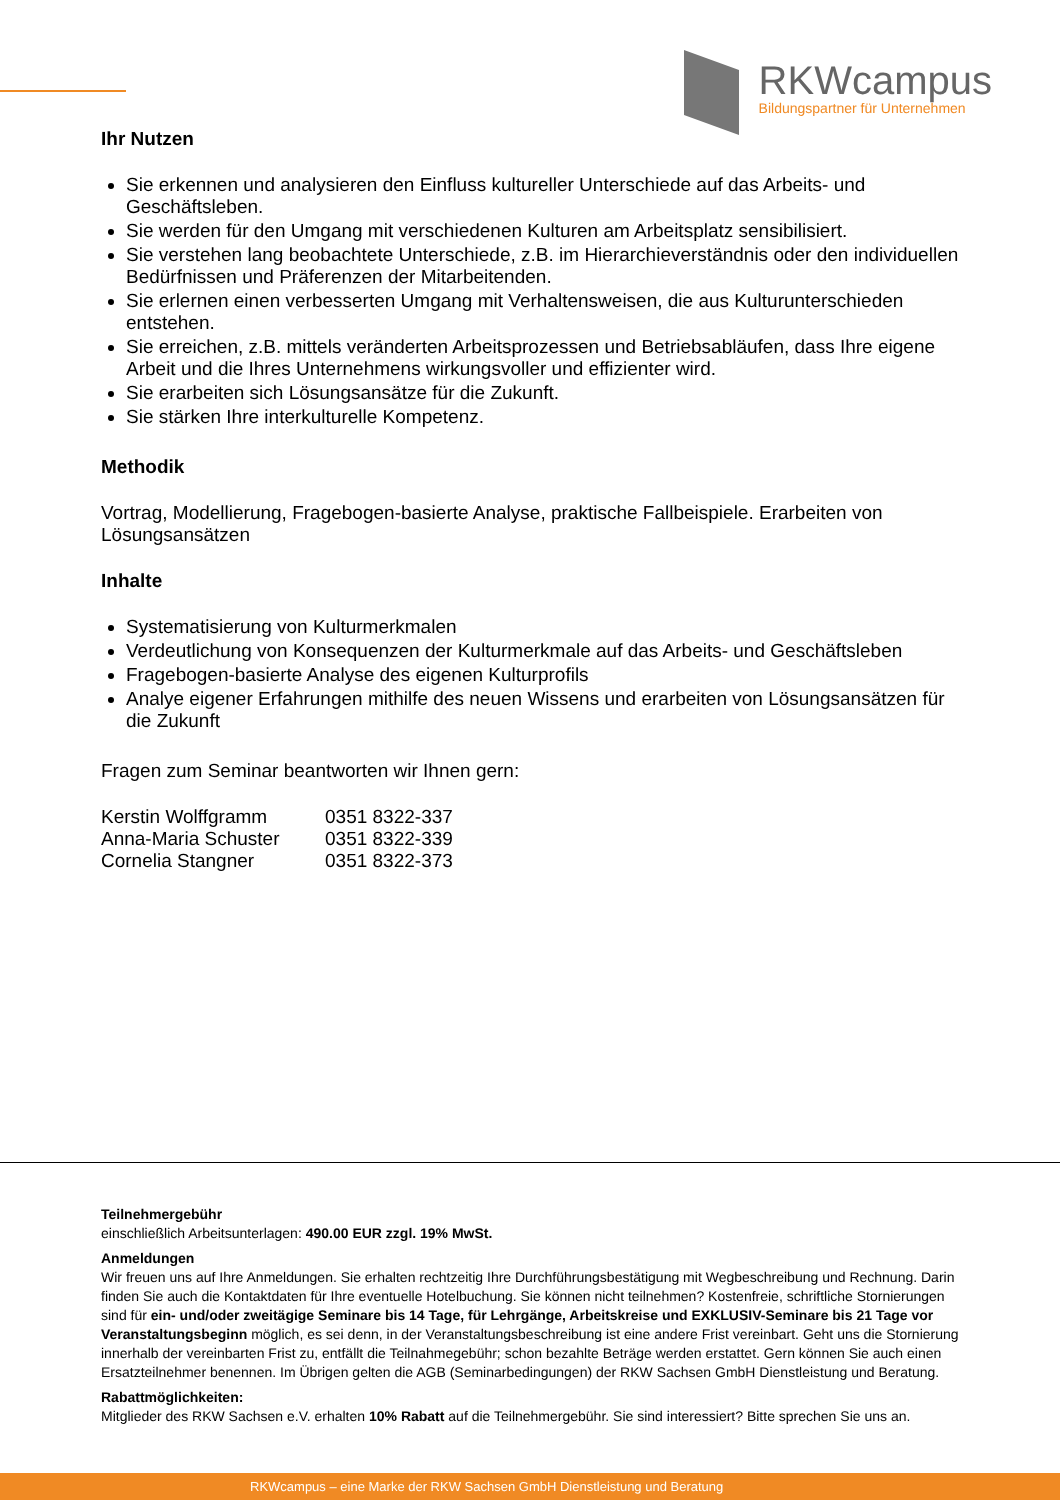RKWcampus
Bildungspartner für Unternehmen
Ihr Nutzen
Sie erkennen und analysieren den Einfluss kultureller Unterschiede auf das Arbeits- und Geschäftsleben.
Sie werden für den Umgang mit verschiedenen Kulturen am Arbeitsplatz sensibilisiert.
Sie verstehen lang beobachtete Unterschiede, z.B. im Hierarchieverständnis oder den individuellen Bedürfnissen und Präferenzen der Mitarbeitenden.
Sie erlernen einen verbesserten Umgang mit Verhaltensweisen, die aus Kulturunterschieden entstehen.
Sie erreichen, z.B. mittels veränderten Arbeitsprozessen und Betriebsabläufen, dass Ihre eigene Arbeit und die Ihres Unternehmens wirkungsvoller und effizienter wird.
Sie erarbeiten sich Lösungsansätze für die Zukunft.
Sie stärken Ihre interkulturelle Kompetenz.
Methodik
Vortrag, Modellierung, Fragebogen-basierte Analyse, praktische Fallbeispiele. Erarbeiten von Lösungsansätzen
Inhalte
Systematisierung von Kulturmerkmalen
Verdeutlichung von Konsequenzen der Kulturmerkmale auf das Arbeits- und Geschäftsleben
Fragebogen-basierte Analyse des eigenen Kulturprofils
Analye eigener Erfahrungen mithilfe des neuen Wissens und erarbeiten von Lösungsansätzen für die Zukunft
Fragen zum Seminar beantworten wir Ihnen gern:
Kerstin Wolffgramm 0351 8322-337
Anna-Maria Schuster 0351 8322-339
Cornelia Stangner 0351 8322-373
Teilnehmergebühr
einschließlich Arbeitsunterlagen: 490.00 EUR zzgl. 19% MwSt.
Anmeldungen
Wir freuen uns auf Ihre Anmeldungen. Sie erhalten rechtzeitig Ihre Durchführungsbestätigung mit Wegbeschreibung und Rechnung. Darin finden Sie auch die Kontaktdaten für Ihre eventuelle Hotelbuchung. Sie können nicht teilnehmen? Kostenfreie, schriftliche Stornierungen sind für ein- und/oder zweitägige Seminare bis 14 Tage, für Lehrgänge, Arbeitskreise und EXKLUSIV-Seminare bis 21 Tage vor Veranstaltungsbeginn möglich, es sei denn, in der Veranstaltungsbeschreibung ist eine andere Frist vereinbart. Geht uns die Stornierung innerhalb der vereinbarten Frist zu, entfällt die Teilnahmegebühr; schon bezahlte Beträge werden erstattet. Gern können Sie auch einen Ersatzteilnehmer benennen. Im Übrigen gelten die AGB (Seminarbedingungen) der RKW Sachsen GmbH Dienstleistung und Beratung.
Rabattmöglichkeiten:
Mitglieder des RKW Sachsen e.V. erhalten 10% Rabatt auf die Teilnehmergebühr. Sie sind interessiert? Bitte sprechen Sie uns an.
RKWcampus – eine Marke der RKW Sachsen GmbH Dienstleistung und Beratung